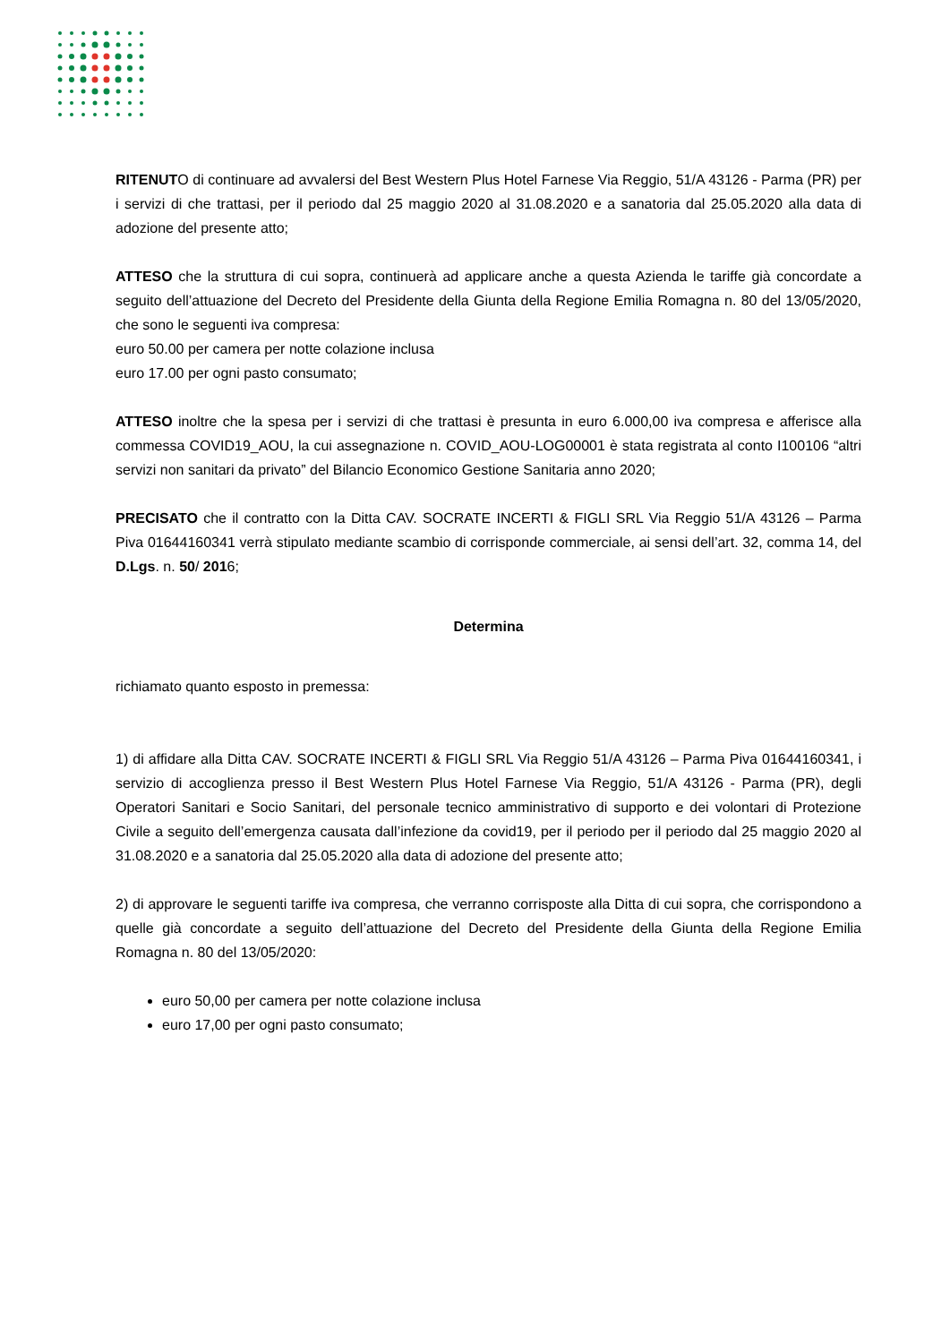RITENUTO di continuare ad avvalersi del Best Western Plus Hotel Farnese Via Reggio, 51/A 43126 - Parma (PR) per i servizi di che trattasi, per il periodo dal 25 maggio 2020 al 31.08.2020 e a sanatoria dal 25.05.2020 alla data di adozione del presente atto;
ATTESO che la struttura di cui sopra, continuerà ad applicare anche a questa Azienda le tariffe già concordate a seguito dell’attuazione del Decreto del Presidente della Giunta della Regione Emilia Romagna n. 80 del 13/05/2020, che sono le seguenti iva compresa:
euro 50.00 per camera per notte colazione inclusa
euro 17.00 per ogni pasto consumato;
ATTESO inoltre che la spesa per i servizi di che trattasi è presunta in euro 6.000,00 iva compresa e afferisce alla commessa COVID19_AOU, la cui assegnazione n. COVID_AOU-LOG00001 è stata registrata al conto I100106 “altri servizi non sanitari da privato” del Bilancio Economico Gestione Sanitaria anno 2020;
PRECISATO che il contratto con la Ditta CAV. SOCRATE INCERTI & FIGLI SRL Via Reggio 51/A 43126 – Parma Piva 01644160341 verrà stipulato mediante scambio di corrisponde commerciale, ai sensi dell’art. 32, comma 14, del D.Lgs. n. 50/ 2016;
Determina
richiamato quanto esposto in premessa:
1) di affidare alla Ditta CAV. SOCRATE INCERTI & FIGLI SRL Via Reggio 51/A 43126 – Parma Piva 01644160341, i servizio di accoglienza presso il Best Western Plus Hotel Farnese Via Reggio, 51/A 43126 - Parma (PR), degli Operatori Sanitari e Socio Sanitari, del personale tecnico amministrativo di supporto e dei volontari di Protezione Civile a seguito dell’emergenza causata dall’infezione da covid19, per il periodo per il periodo dal 25 maggio 2020 al 31.08.2020 e a sanatoria dal 25.05.2020 alla data di adozione del presente atto;
2) di approvare le seguenti tariffe iva compresa, che verranno corrisposte alla Ditta di cui sopra, che corrispondono a quelle già concordate a seguito dell’attuazione del Decreto del Presidente della Giunta della Regione Emilia Romagna n. 80 del 13/05/2020:
euro 50,00 per camera per notte colazione inclusa
euro 17,00 per ogni pasto consumato;